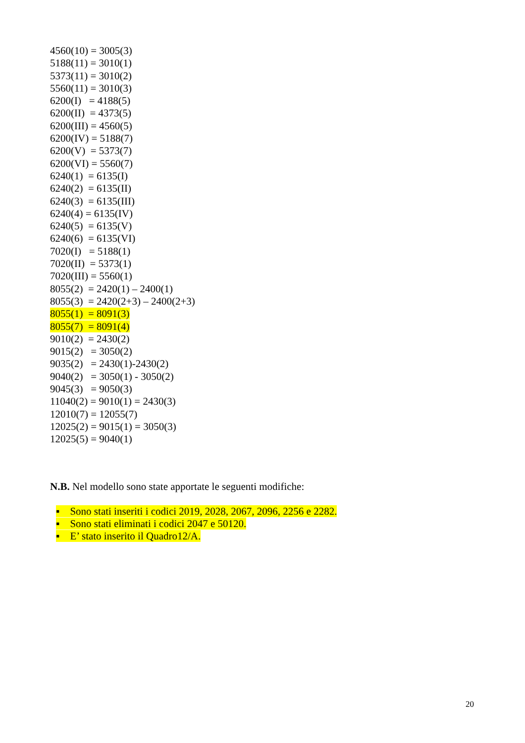4560(10) = 3005(3) 5188(11) = 3010(1) 5373(11) = 3010(2) 5560(11) = 3010(3) 6200(I) = 4188(5) 6200(II) = 4373(5) 6200(III) = 4560(5) 6200(IV) = 5188(7) 6200(V) = 5373(7) 6200(VI) = 5560(7) 6240(1) = 6135(I) 6240(2) = 6135(II) 6240(3) = 6135(III) 6240(4) = 6135(IV) 6240(5) = 6135(V) 6240(6) = 6135(VI) 7020(I) = 5188(1) 7020(II) = 5373(1) 7020(III) = 5560(1) 8055(2) = 2420(1) – 2400(1) 8055(3) = 2420(2+3) – 2400(2+3) 8055(1) = 8091(3) 8055(7) = 8091(4) 9010(2) = 2430(2) 9015(2) = 3050(2) 9035(2) = 2430(1)-2430(2) 9040(2) = 3050(1) - 3050(2) 9045(3) = 9050(3) 11040(2) = 9010(1) = 2430(3) 12010(7) = 12055(7) 12025(2) = 9015(1) = 3050(3) 12025(5) = 9040(1)
N.B. Nel modello sono state apportate le seguenti modifiche:
▪ Sono stati inseriti i codici 2019, 2028, 2067, 2096, 2256 e 2282.
▪ Sono stati eliminati i codici 2047 e 50120.
▪ E’ stato inserito il Quadro12/A.
20